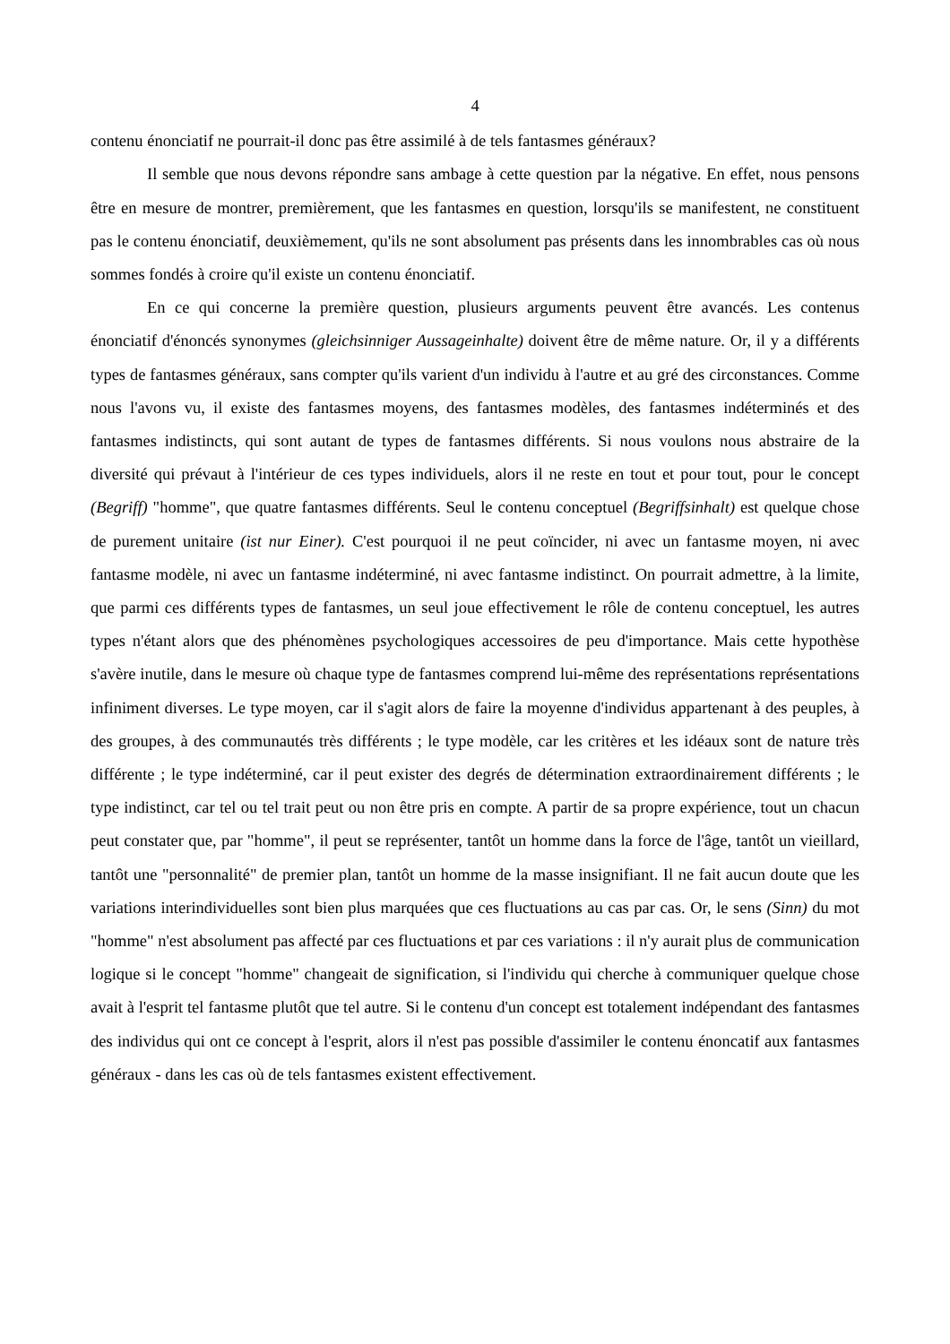4
contenu énonciatif ne pourrait-il donc pas être assimilé à de tels fantasmes généraux?
Il semble que nous devons répondre sans ambage à cette question par la négative. En effet, nous pensons être en mesure de montrer, premièrement, que les fantasmes en question, lorsqu'ils se manifestent, ne constituent pas le contenu énonciatif, deuxièmement, qu'ils ne sont absolument pas présents dans les innombrables cas où nous sommes fondés à croire qu'il existe un contenu énonciatif.
En ce qui concerne la première question, plusieurs arguments peuvent être avancés. Les contenus énonciatif d'énoncés synonymes (gleichsinniger Aussageinhalte) doivent être de même nature. Or, il y a différents types de fantasmes généraux, sans compter qu'ils varient d'un individu à l'autre et au gré des circonstances. Comme nous l'avons vu, il existe des fantasmes moyens, des fantasmes modèles, des fantasmes indéterminés et des fantasmes indistincts, qui sont autant de types de fantasmes différents. Si nous voulons nous abstraire de la diversité qui prévaut à l'intérieur de ces types individuels, alors il ne reste en tout et pour tout, pour le concept (Begriff) "homme", que quatre fantasmes différents. Seul le contenu conceptuel (Begriffsinhalt) est quelque chose de purement unitaire (ist nur Einer). C'est pourquoi il ne peut coïncider, ni avec un fantasme moyen, ni avec fantasme modèle, ni avec un fantasme indéterminé, ni avec fantasme indistinct. On pourrait admettre, à la limite, que parmi ces différents types de fantasmes, un seul joue effectivement le rôle de contenu conceptuel, les autres types n'étant alors que des phénomènes psychologiques accessoires de peu d'importance. Mais cette hypothèse s'avère inutile, dans le mesure où chaque type de fantasmes comprend lui-même des représentations représentations infiniment diverses. Le type moyen, car il s'agit alors de faire la moyenne d'individus appartenant à des peuples, à des groupes, à des communautés très différents ; le type modèle, car les critères et les idéaux sont de nature très différente ; le type indéterminé, car il peut exister des degrés de détermination extraordinairement différents ; le type indistinct, car tel ou tel trait peut ou non être pris en compte. A partir de sa propre expérience, tout un chacun peut constater que, par "homme", il peut se représenter, tantôt un homme dans la force de l'âge, tantôt un vieillard, tantôt une "personnalité" de premier plan, tantôt un homme de la masse insignifiant. Il ne fait aucun doute que les variations interindividuelles sont bien plus marquées que ces fluctuations au cas par cas. Or, le sens (Sinn) du mot "homme" n'est absolument pas affecté par ces fluctuations et par ces variations : il n'y aurait plus de communication logique si le concept "homme" changeait de signification, si l'individu qui cherche à communiquer quelque chose avait à l'esprit tel fantasme plutôt que tel autre. Si le contenu d'un concept est totalement indépendant des fantasmes des individus qui ont ce concept à l'esprit, alors il n'est pas possible d'assimiler le contenu énoncatif aux fantasmes généraux - dans les cas où de tels fantasmes existent effectivement.